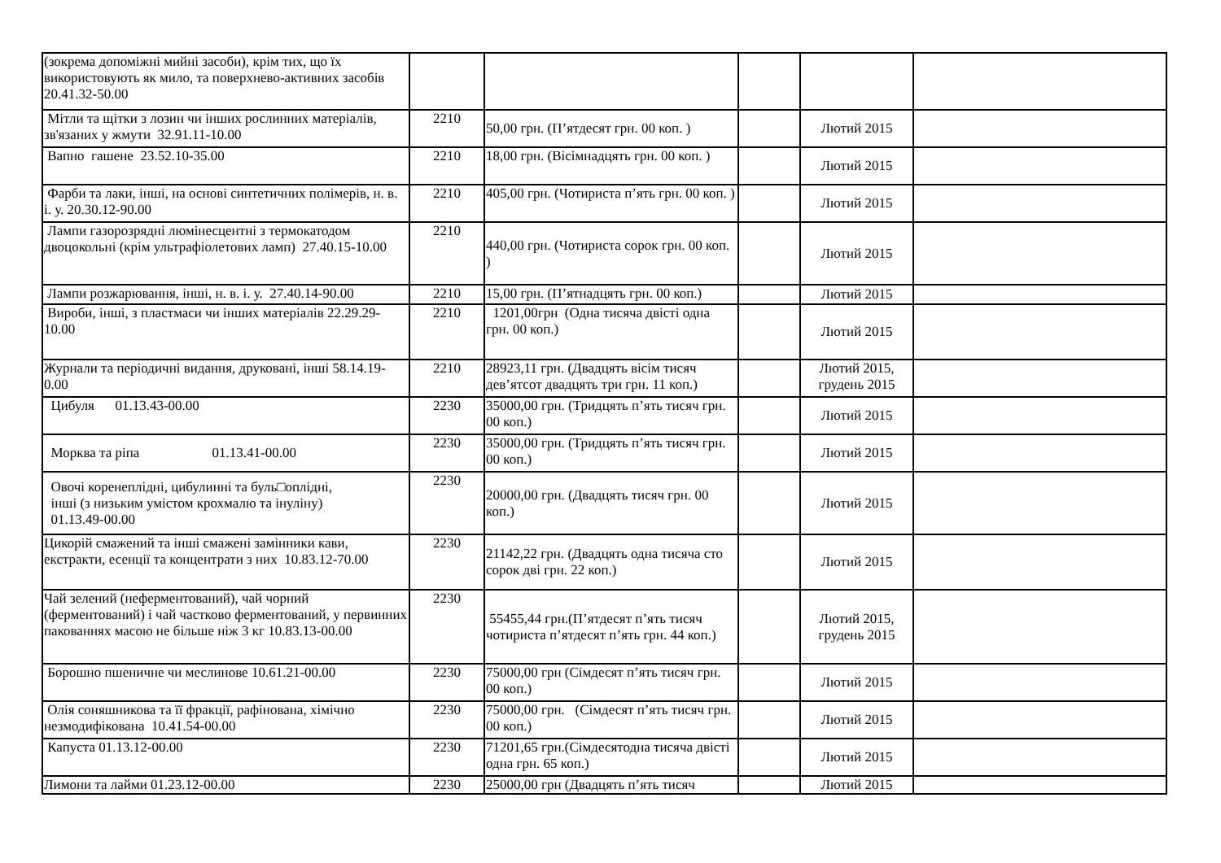| (зокрема допоміжні мийні засоби), крім тих, що їх використовують як мило, та поверхнево-активних засобів 20.41.32-50.00 | | | | | |
| Мітли та щітки з лозин чи інших рослинних матеріалів, зв'язаних у жмути 32.91.11-10.00 | 2210 | 50,00 грн. (П’ятдесят грн. 00 коп. ) | | Лютий 2015 | |
| Вапно гашене 23.52.10-35.00 | 2210 | 18,00 грн. (Вісімнадцять грн. 00 коп. ) | | Лютий 2015 | |
| Фарби та лаки, інші, на основі синтетичних полімерів, н. в. і. у. 20.30.12-90.00 | 2210 | 405,00 грн. (Чотириста п’ять грн. 00 коп. ) | | Лютий 2015 | |
| Лампи газорозрядні люмінесцентні з термокатодом двоцокольні (крім ультрафіолетових ламп) 27.40.15-10.00 | 2210 | 440,00 грн. (Чотириста сорок грн. 00 коп. ) | | Лютий 2015 | |
| Лампи розжарювання, інші, н. в. і. у. 27.40.14-90.00 | 2210 | 15,00 грн. (П’ятнадцять грн. 00 коп.) | | Лютий 2015 | |
| Вироби, інші, з пластмаси чи інших матеріалів 22.29.29-10.00 | 2210 | 1201,00грн (Одна тисяча двісті одна грн. 00 коп.) | | Лютий 2015 | |
| Журнали та періодичні видання, друковані, інші 58.14.19-0.00 | 2210 | 28923,11 грн. (Двадцять вісім тисяч дев’ятсот двадцять три грн. 11 коп.) | | Лютий 2015, грудень 2015 | |
| Цибуля 01.13.43-00.00 | 2230 | 35000,00 грн. (Тридцять п’ять тисяч грн. 00 коп.) | | Лютий 2015 | |
| Морква та ріпа 01.13.41-00.00 | 2230 | 35000,00 грн. (Тридцять п’ять тисяч грн. 00 коп.) | | Лютий 2015 | |
| Овочі коренеплідні, цибулинні та буль□оплідні, інші (з низьким умістом крохмалю та інуліну) 01.13.49-00.00 | 2230 | 20000,00 грн. (Двадцять тисяч грн. 00 коп.) | | Лютий 2015 | |
| Цикорій смажений та інші смажені замінники кави, екстракти, есенції та концентрати з них 10.83.12-70.00 | 2230 | 21142,22 грн. (Двадцять одна тисяча сто сорок дві грн. 22 коп.) | | Лютий 2015 | |
| Чай зелений (неферментований), чай чорний (ферментований) і чай частково ферментований, у первинних пакованнях масою не більше ніж 3 кг 10.83.13-00.00 | 2230 | 55455,44 грн.(П’ятдесят п’ять тисяч чотириста п’ятдесят п’ять грн. 44 коп.) | | Лютий 2015, грудень 2015 | |
| Борошно пшеничне чи меслинове 10.61.21-00.00 | 2230 | 75000,00 грн (Сімдесят п’ять тисяч грн. 00 коп.) | | Лютий 2015 | |
| Олія соняшникова та її фракції, рафінована, хімічно незмодифікована 10.41.54-00.00 | 2230 | 75000,00 грн. (Сімдесят п’ять тисяч грн. 00 коп.) | | Лютий 2015 | |
| Капуста 01.13.12-00.00 | 2230 | 71201,65 грн.(Сімдесятодна тисяча двісті одна грн. 65 коп.) | | Лютий 2015 | |
| Лимони та лайми 01.23.12-00.00 | 2230 | 25000,00 грн (Двадцять п’ять тисяч | | Лютий 2015 | |